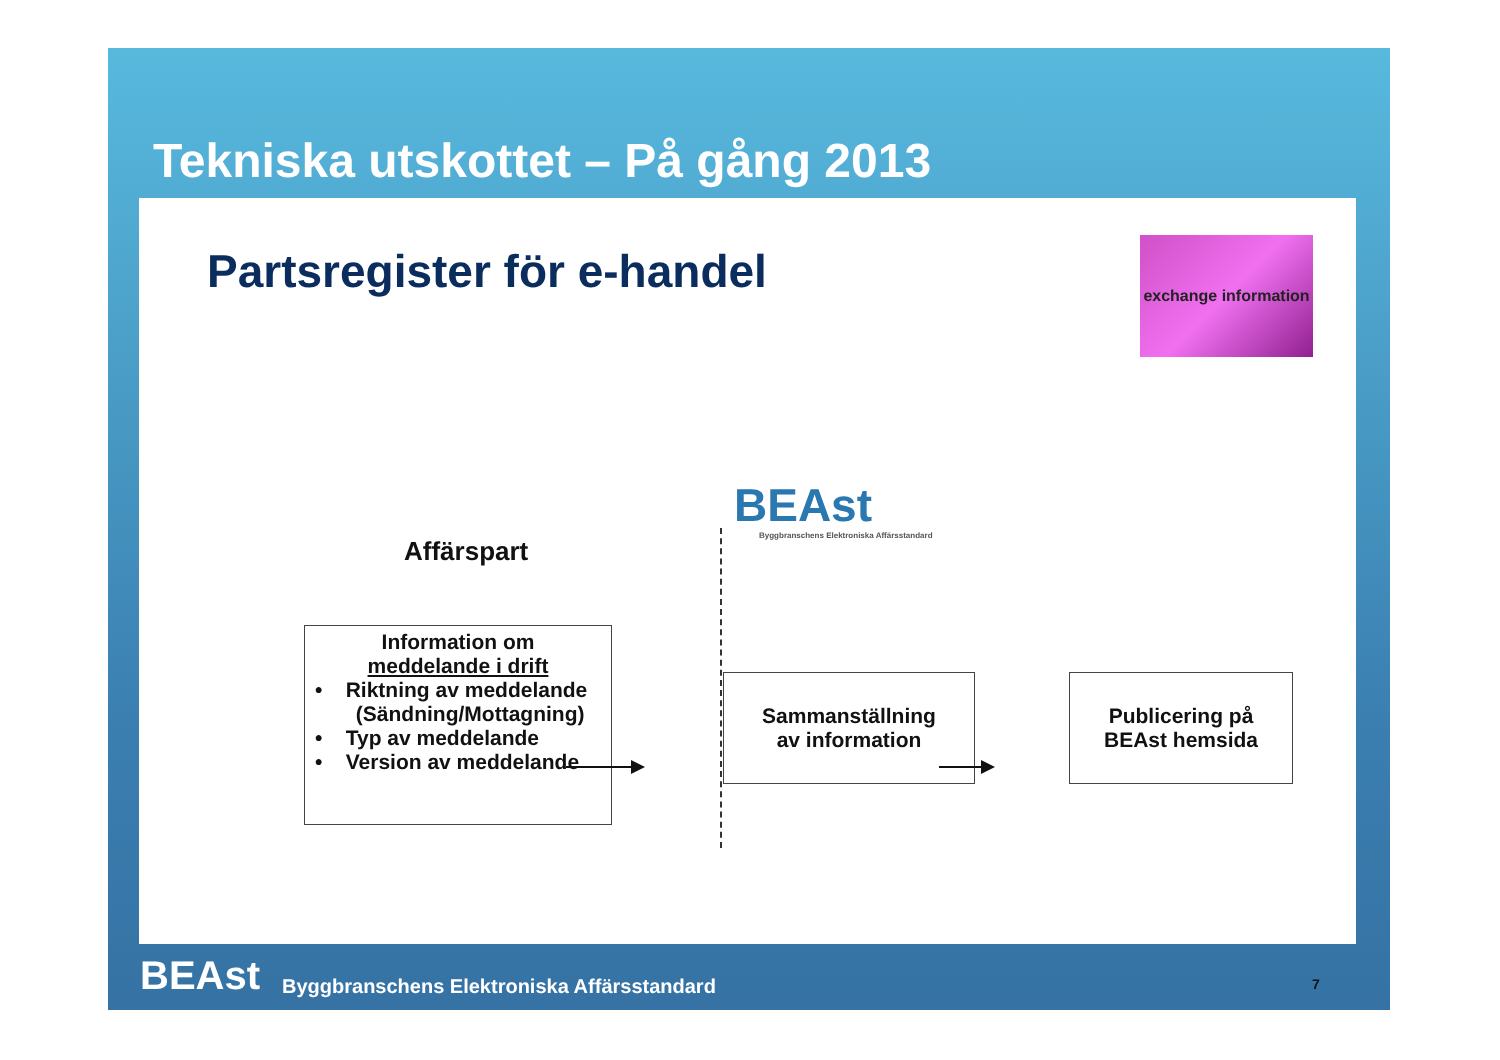Tekniska utskottet – På gång 2013
Partsregister för e-handel
exchange information
BEAst
Byggbranschens Elektroniska Affärsstandard
Affärspart
Information om
meddelande i drift
• Riktning av meddelande
(Sändning/Mottagning)
• Typ av meddelande
• Version av meddelande
Sammanställning
av information
Publicering på
BEAst hemsida
BEAst Byggbranschens Elektroniska Affärsstandard
7